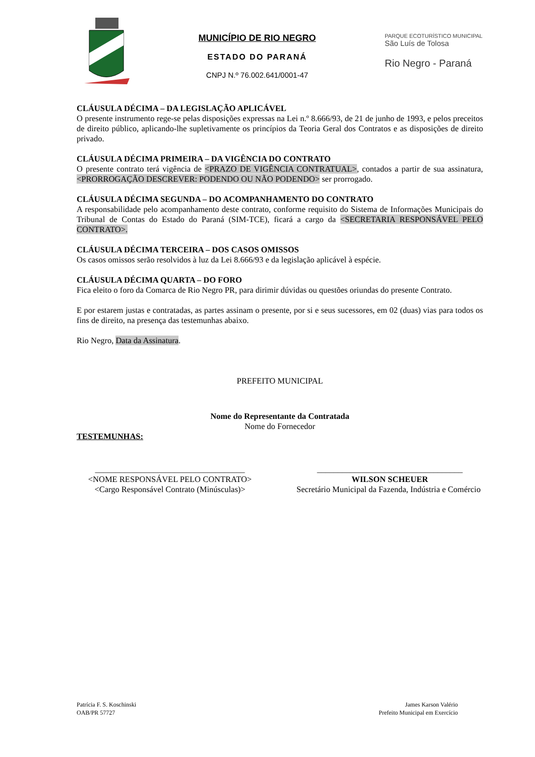MUNICÍPIO DE RIO NEGRO
ESTADO DO PARANÁ
CNPJ N.º 76.002.641/0001-47
PARQUE ECOTURÍSTICO MUNICIPAL
São Luís de Tolosa
Rio Negro - Paraná
CLÁUSULA DÉCIMA – DA LEGISLAÇÃO APLICÁVEL
O presente instrumento rege-se pelas disposições expressas na Lei n.º 8.666/93, de 21 de junho de 1993, e pelos preceitos de direito público, aplicando-lhe supletivamente os princípios da Teoria Geral dos Contratos e as disposições de direito privado.
CLÁUSULA DÉCIMA PRIMEIRA – DA VIGÊNCIA DO CONTRATO
O presente contrato terá vigência de <PRAZO DE VIGÊNCIA CONTRATUAL>, contados a partir de sua assinatura, <PRORROGAÇÃO DESCREVER: PODENDO OU NÃO PODENDO> ser prorrogado.
CLÁUSULA DÉCIMA SEGUNDA – DO ACOMPANHAMENTO DO CONTRATO
A responsabilidade pelo acompanhamento deste contrato, conforme requisito do Sistema de Informações Municipais do Tribunal de Contas do Estado do Paraná (SIM-TCE), ficará a cargo da <SECRETARIA RESPONSÁVEL PELO CONTRATO>.
CLÁUSULA DÉCIMA TERCEIRA – DOS CASOS OMISSOS
Os casos omissos serão resolvidos à luz da Lei 8.666/93 e da legislação aplicável à espécie.
CLÁUSULA DÉCIMA QUARTA – DO FORO
Fica eleito o foro da Comarca de Rio Negro PR, para dirimir dúvidas ou questões oriundas do presente Contrato.
E por estarem justas e contratadas, as partes assinam o presente, por si e seus sucessores, em 02 (duas) vias para todos os fins de direito, na presença das testemunhas abaixo.
Rio Negro, Data da Assinatura.
PREFEITO MUNICIPAL
Nome do Representante da Contratada
Nome do Fornecedor
TESTEMUNHAS:
____________________________________
<NOME RESPONSÁVEL PELO CONTRATO>
<Cargo Responsável Contrato (Minúsculas)>
___________________________________
WILSON SCHEUER
Secretário Municipal da Fazenda, Indústria e Comércio
Patrícia F. S. Koschinski
OAB/PR 57727
James Karson Valério
Prefeito Municipal em Exercício